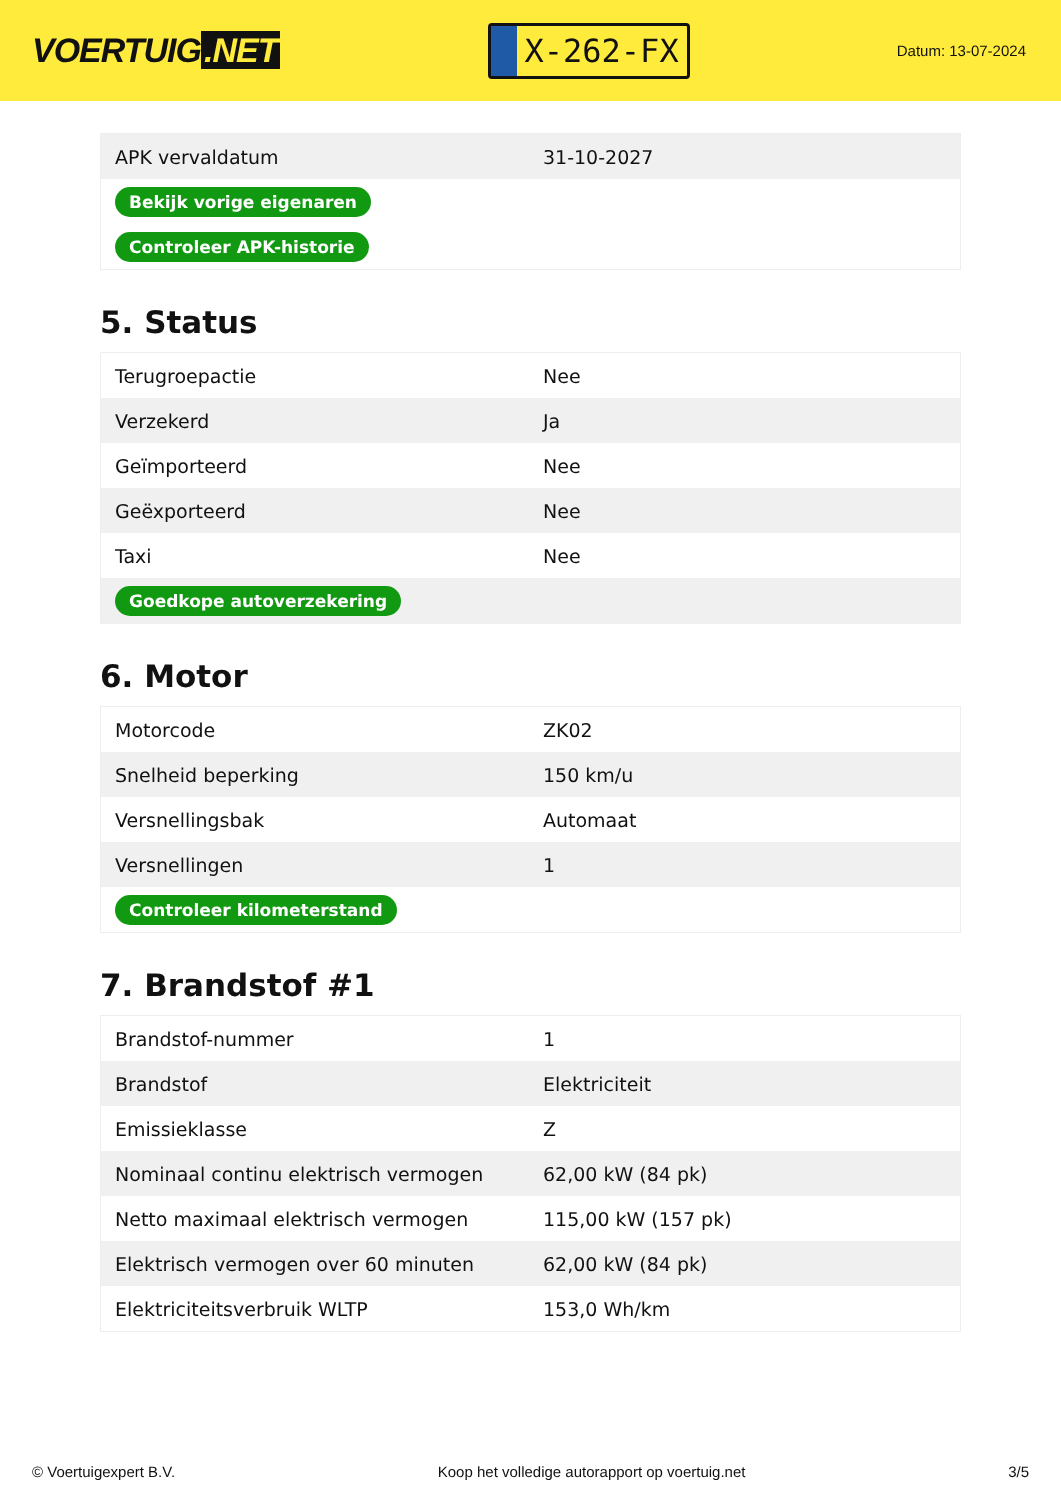VOERTUIG.NET
X-262-FX
Datum: 13-07-2024
| APK vervaldatum | 31-10-2027 |
| Bekijk vorige eigenaren | |
| Controleer APK-historie | |
5. Status
| Terugroepactie | Nee |
| Verzekerd | Ja |
| Geïmporteerd | Nee |
| Geëxporteerd | Nee |
| Taxi | Nee |
| Goedkope autoverzekering | |
6. Motor
| Motorcode | ZK02 |
| Snelheid beperking | 150 km/u |
| Versnellingsbak | Automaat |
| Versnellingen | 1 |
| Controleer kilometerstand | |
7. Brandstof #1
| Brandstof-nummer | 1 |
| Brandstof | Elektriciteit |
| Emissieklasse | Z |
| Nominaal continu elektrisch vermogen | 62,00 kW (84 pk) |
| Netto maximaal elektrisch vermogen | 115,00 kW (157 pk) |
| Elektrisch vermogen over 60 minuten | 62,00 kW (84 pk) |
| Elektriciteitsverbruik WLTP | 153,0 Wh/km |
© Voertuigexpert B.V. Koop het volledige autorapport op voertuig.net 3/5